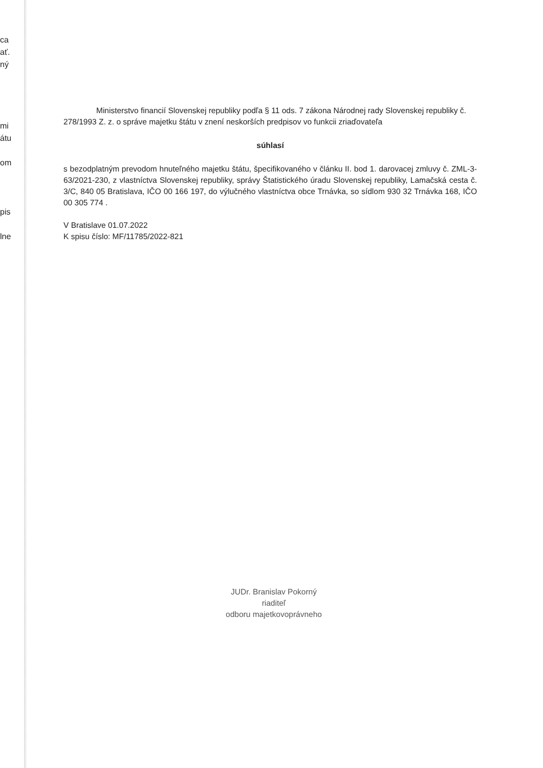ca
ať.
ný
mi
átu
om
pis
lne
Ministerstvo financií Slovenskej republiky podľa § 11 ods. 7 zákona Národnej rady Slovenskej republiky č. 278/1993 Z. z. o správe majetku štátu v znení neskorších predpisov vo funkcii zriaďovateľa
súhlasí
s bezodplatným prevodom hnuteľného majetku štátu, špecifikovaného v článku II. bod 1. darovacej zmluvy č. ZML-3-63/2021-230, z vlastníctva Slovenskej republiky, správy Štatistického úradu Slovenskej republiky, Lamačská cesta č. 3/C, 840 05 Bratislava, IČO 00 166 197, do výlučného vlastníctva obce Trnávka, so sídlom 930 32 Trnávka 168, IČO 00 305 774 .
V Bratislave 01.07.2022
K spisu číslo: MF/11785/2022-821
JUDr. Branislav Pokorný
riaditeľ
odboru majetkovoprávneho